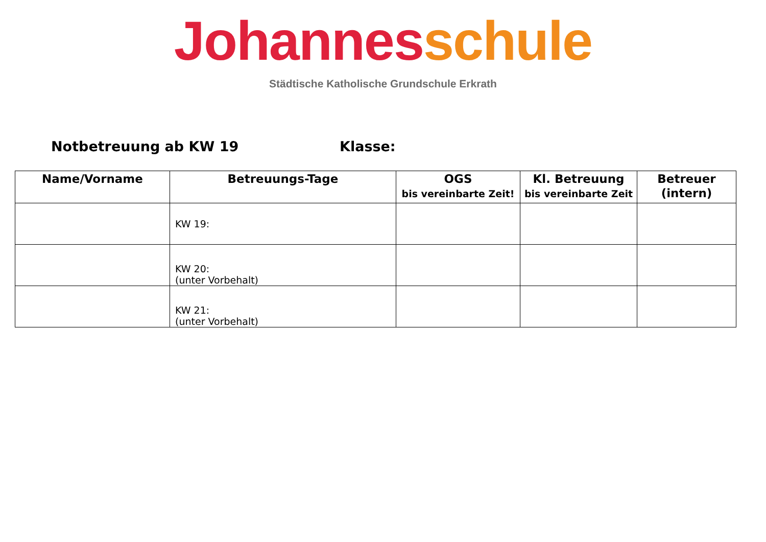Johannes schule
Städtische Katholische Grundschule Erkrath
Notbetreuung ab KW 19 Klasse:
| Name/Vorname | Betreuungs-Tage | OGS bis vereinbarte Zeit! | Kl. Betreuung bis vereinbarte Zeit | Betreuer (intern) |
| --- | --- | --- | --- | --- |
| | KW 19: | | | |
| | KW 20: (unter Vorbehalt) | | | |
| | KW 21: (unter Vorbehalt) | | | |